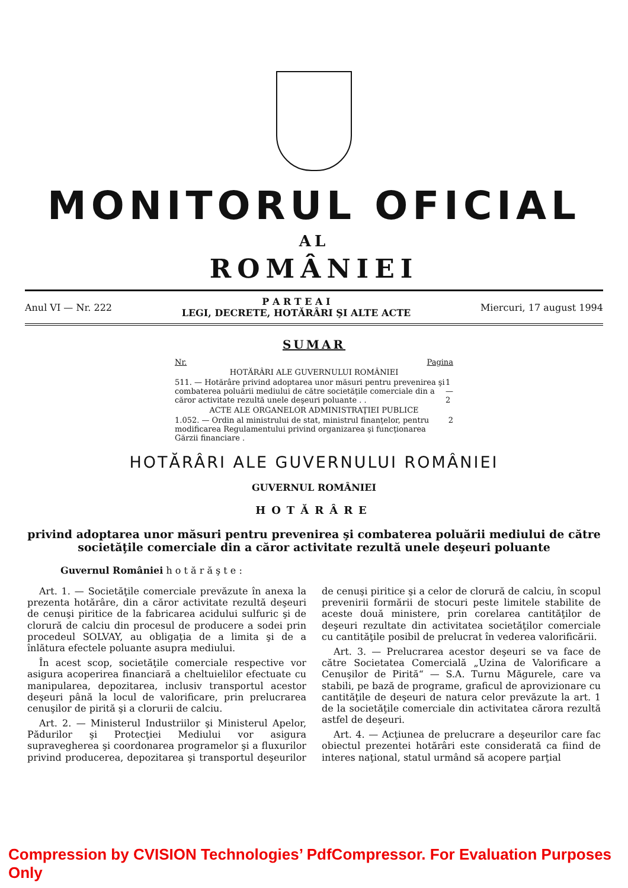MONITORUL OFICIAL
AL
ROMÂNIEI
Anul VI — Nr. 222
P A R T E A I
LEGI, DECRETE, HOTĂRÂRI ŞI ALTE ACTE
Miercuri, 17 august 1994
SUMAR
Nr. Pagina
HOTĂRÂRI ALE GUVERNULUI ROMÂNIEI
511. — Hotărâre privind adoptarea unor măsuri pentru prevenirea şi combaterea poluării mediului de către societăţile comerciale din a căror activitate rezultă unele deşeuri poluante . . 1—2
ACTE ALE ORGANELOR ADMINISTRAŢIEI PUBLICE
1.052. — Ordin al ministrului de stat, ministrul finanţelor, pentru modificarea Regulamentului privind organizarea şi funcţionarea Gărzii financiare . 2
HOTĂRÂRI ALE GUVERNULUI ROMÂNIEI
GUVERNUL ROMÂNIEI
HOTĂRÂRE
privind adoptarea unor măsuri pentru prevenirea şi combaterea poluării mediului de către societăţile comerciale din a căror activitate rezultă unele deşeuri poluante
Guvernul României h o t ă r ă ş t e :
Art. 1. — Societăţile comerciale prevăzute în anexa la prezenta hotărâre, din a căror activitate rezultă deşeuri de cenuşi piritice de la fabricarea acidului sulfuric şi de clorură de calciu din procesul de producere a sodei prin procedeul SOLVAY, au obligaţia de a limita şi de a înlătura efectele poluante asupra mediului.
În acest scop, societăţile comerciale respective vor asigura acoperirea financiară a cheltuielilor efectuate cu manipularea, depozitarea, inclusiv transportul acestor deşeuri până la locul de valorificare, prin prelucrarea cenuşilor de pirită şi a clorurii de calciu.
Art. 2. — Ministerul Industriilor şi Ministerul Apelor, Pădurilor şi Protecţiei Mediului vor asigura supravegherea şi coordonarea programelor şi a fluxurilor privind producerea, depozitarea şi transportul deşeurilor de cenuşi piritice şi a celor de clorură de calciu, în scopul prevenirii formării de stocuri peste limitele stabilite de aceste două ministere, prin corelarea cantităţilor de deşeuri rezultate din activitatea societăţilor comerciale cu cantităţile posibil de prelucrat în vederea valorificării.
Art. 3. — Prelucrarea acestor deşeuri se va face de către Societatea Comercială „Uzina de Valorificare a Cenuşilor de Pirită“ — S.A. Turnu Măgurele, care va stabili, pe bază de programe, graficul de aprovizionare cu cantităţile de deşeuri de natura celor prevăzute la art. 1 de la societăţile comerciale din activitatea cărora rezultă astfel de deşeuri.
Art. 4. — Acţiunea de prelucrare a deşeurilor care fac obiectul prezentei hotărâri este considerată ca fiind de interes naţional, statul urmând să acopere parţial
Compression by CVISION Technologies’ PdfCompressor. For Evaluation Purposes Only